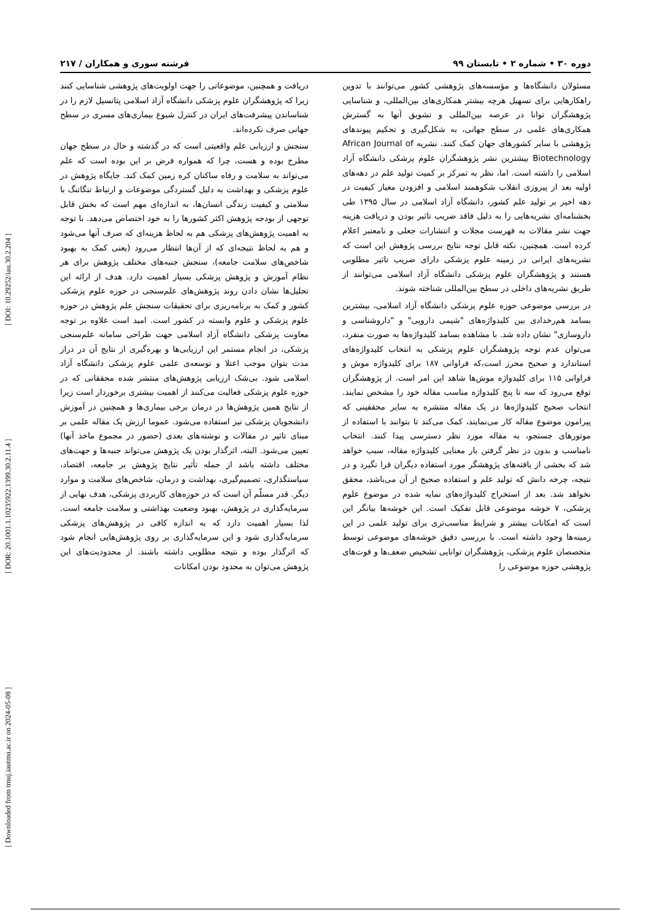[ Downloaded from tmuj.iautmu.ac.ir on 2024-05-08 ] [ DOR: 20.1001.1.10235922.1399.30.2.11.4 ] [ DOI: 10.29252/iau.30.2.204 ]
دوره ۳۰ • شماره ۲ • تابستان ۹۹ فرشته سوری و همکاران / ۲۱۷
مسئولان دانشگاه‌ها و مؤسسه‌های پژوهشی کشور می‌توانند با تدوین راهکارهایی برای تسهیل هرچه بیشتر همکاری‌های بین‌المللی، و شناسایی پژوهشگران توانا در عرصه بین‌المللی و تشویق آنها به گسترش همکاری‌های علمی در سطح جهانی، به شکل‌گیری و تحکیم پیوندهای پژوهشی با سایر کشورهای جهان کمک کنند. نشریه African Journal of Biotechnology بیشترین نشر پژوهشگران علوم پزشکی دانشگاه آزاد اسلامی را داشته است. اما، نظر به تمرکز بر کمیت تولید علم در دهه‌های اولیه بعد از پیروزی انقلاب شکوهمند اسلامی و افزودن معیار کیفیت در دهه اخیر بر تولید علم کشور، دانشگاه آزاد اسلامی در سال ۱۳۹۵ طی بخشنامه‌ای نشریه‌هایی را به دلیل فاقد ضریب تاثیر بودن و دریافت هزینه جهت نشر مقالات به فهرست مجلات و انتشارات جعلی و نامعتبر اعلام کرده است. همچنین، نکته قابل توجه نتایج بررسی پژوهش این است که نشریه‌های ایرانی در زمینه علوم پزشکی دارای ضریب تاثیر مطلوبی هستند و پژوهشگران علوم پزشکی دانشگاه آزاد اسلامی می‌توانند از طریق نشریه‌های داخلی در سطح بین‌المللی شناخته شوند.
در بررسی موضوعی حوزه علوم پزشکی دانشگاه آزاد اسلامی، بیشترین بسامد هم‌رخدادی بین کلیدواژه‌های "شیمی دارویی" و "داروشناسی و داروسازی" نشان داده شد. با مشاهده بسامد کلیدواژه‌ها به صورت منفرد، می‌توان عدم توجه پژوهشگران علوم پزشکی به انتخاب کلیدواژه‌های استاندارد و صحیح محرز است،که فراوانی ۱۸۷ برای کلیدواژه موش و فراوانی ۱۱۵ برای کلیدواژه موش‌ها شاهد این امر است. از پژوهشگران توقع می‌رود که سه تا پنج کلیدواژه مناسب مقاله خود را مشخص نمایند. انتخاب صحیح کلیدواژه‌ها در یک مقاله منتشره به سایر محققینی که پیرامون موضوع مقاله کار می‌نمایند، کمک می‌کند تا بتوانند با استفاده از موتورهای جستجو، به مقاله مورد نظر دسترسی پیدا کنند. انتخاب نامناسب و بدون در نظر گرفتن بار معنایی کلیدواژه مقاله، سبب خواهد شد که بخشی از یافته‌های پژوهشگر مورد استفاده دیگران قرا نگیرد و در نتیجه، چرخه دانش که تولید علم و استفاده صحیح از آن می‌باشد، محقق نخواهد شد. بعد از استخراج کلیدواژه‌های نمایه شده در موضوع علوم پزشکی، ۷ خوشه موضوعی قابل تفکیک است. این خوشه‌ها بیانگر این است که امکانات بیشتر و شرایط مناسب‌تری برای تولید علمی در این زمینه‌ها وجود داشته است. با بررسی دقیق خوشه‌های موضوعی توسط متخصصان علوم پزشکی، پژوهشگران توانایی تشخیص ضعف‌ها و قوت‌های پژوهشی حوزه موضوعی را
دریافت و همچنین، موضوعاتی را جهت اولویت‌های پژوهشی شناسایی کنند زیرا که پژوهشگران علوم پزشکی دانشگاه آزاد اسلامی پتانسیل لازم را در شناساندن پیشرفت‌های ایران در کنترل شیوع بیماری‌های مسری در سطح جهانی صرف نکرده‌اند.
سنجش و ارزیابی علم واقعیتی است که در گذشته و حال در سطح جهان مطرح بوده و هست، چرا که همواره فرض بر این بوده است که علم می‌تواند به سلامت و رفاه ساکنان کره زمین کمک کند. جایگاه پژوهش در علوم پزشکی و بهداشت به دلیل گستردگی موضوعات و ارتباط تنگاتنگ با سلامتی و کیفیت زندگی انسان‌ها، به اندازه‌ای مهم است که بخش قابل توجهی از بودجه پژوهش اکثر کشورها را به خود اختصاص می‌دهد. با توجه به اهمیت پژوهش‌های پزشکی هم به لحاظ هزینه‌ای که صرف آنها می‌شود و هم به لحاظ نتیجه‌ای که از آن‌ها انتظار می‌رود (یعنی کمک به بهبود شاخص‌های سلامت جامعه)، سنجش جنبه‌های مختلف پژوهش برای هر نظام آموزش و پژوهش پزشکی بسیار اهمیت دارد. هدف از ارائه این تحلیل‌ها نشان دادن روند پژوهش‌های علم‌سنجی در حوزه علوم پزشکی کشور و کمک به برنامه‌ریزی برای تحقیقات سنجش علم پژوهش در حوزه علوم پزشکی و علوم وابسته در کشور است. امید است علاوه بر توجه معاونت پزشکی دانشگاه آزاد اسلامی جهت طراحی سامانه علم‌سنجی پزشکی، در انجام مستمر این ارزیابی‌ها و بهره‌گیری از نتایج آن در دراز مدت بتوان موجب اعتلا و توسعه‌ی علمی علوم پزشکی دانشگاه آزاد اسلامی شود. بی‌شک ارزیابی پژوهش‌های منتشر شده محققانی که در حوزه علوم پزشکی فعالیت می‌کنند از اهمیت بیشتری برخوردار است زیرا از نتایج همین پژوهش‌ها در درمان برخی بیماری‌ها و همچنین در آموزش دانشجویان پزشکی نیز استفاده می‌شود. عموما ارزش یک مقاله علمی بر مبنای تاثیر در مقالات و نوشته‌های بعدی (حضور در مجموع ماخذ آنها) تعیین می‌شود. البته، اثرگذار بودن یک پژوهش می‌تواند جنبه‌ها و جهت‌های مختلف داشته باشد از جمله تأثیر نتایج پژوهش بر جامعه، اقتصاد، سیاستگذاری، تصمیم‌گیری، بهداشت و درمان، شاخص‌های سلامت و موارد دیگر. قدر مسلّم آن است که در حوزه‌های کاربردی پزشکی، هدف نهایی از سرمایه‌گذاری در پژوهش، بهبود وضعیت بهداشتی و سلامت جامعه است. لذا بسیار اهمیت دارد که به اندازه کافی در پژوهش‌های پزشکی سرمایه‌گذاری شود و این سرمایه‌گذاری بر روی پژوهش‌هایی انجام شود که اثرگذار بوده و نتیجه مطلوبی داشته باشند. از محدودیت‌های این پژوهش می‌توان به محدود بودن امکانات